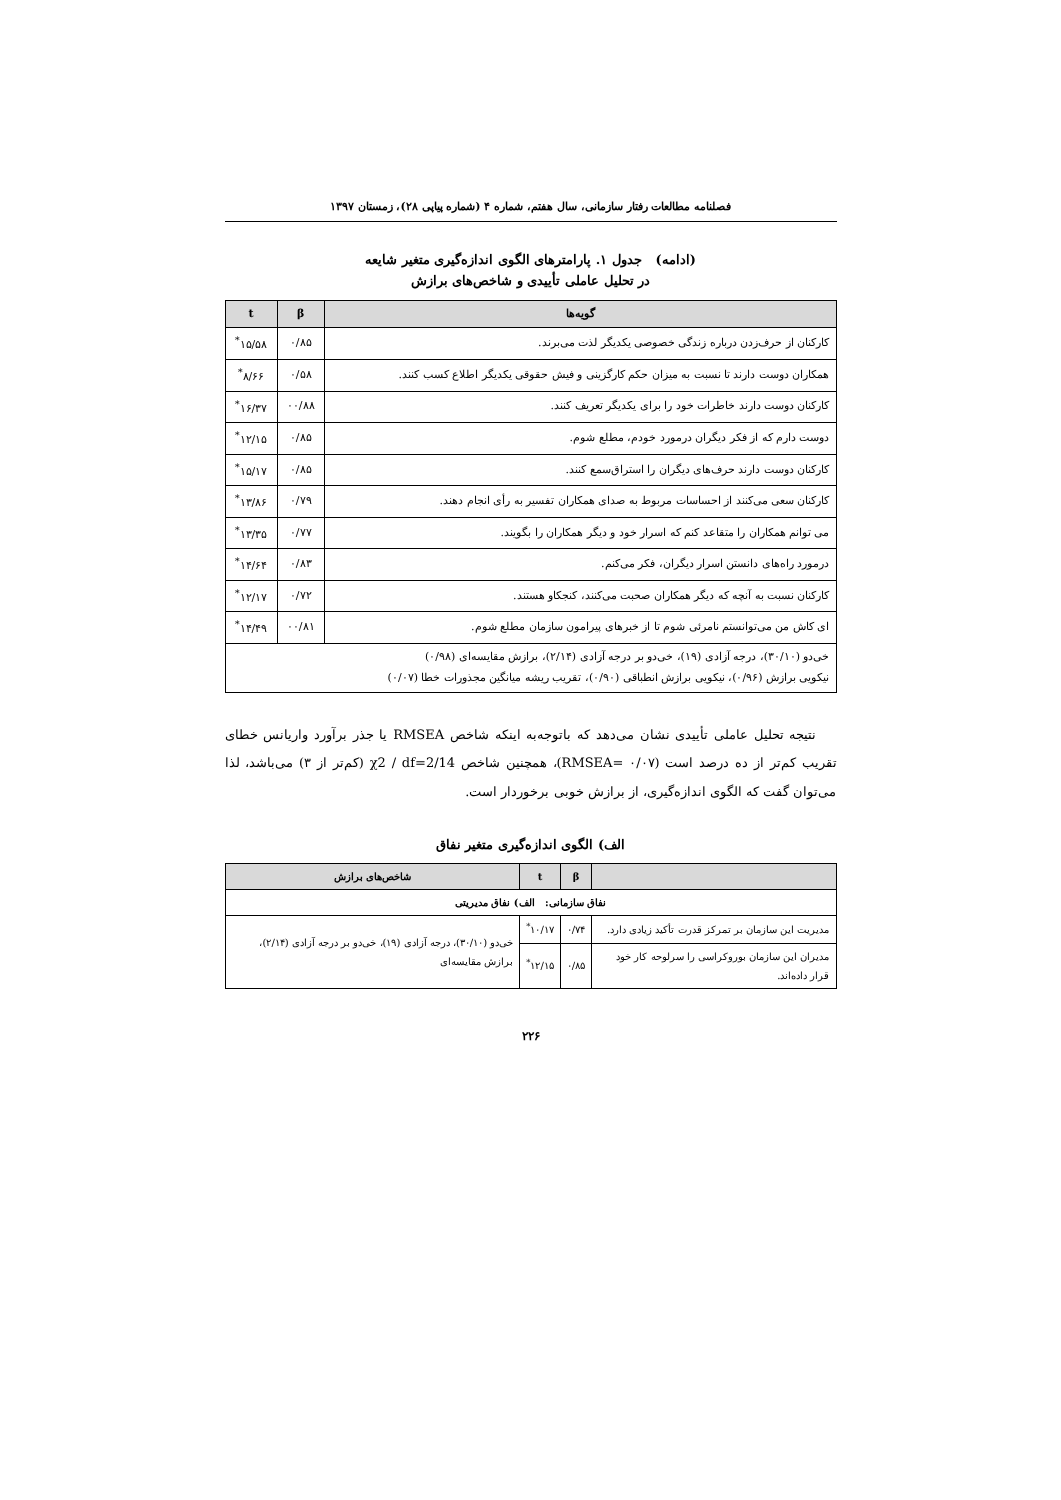فصلنامه مطالعات رفتار سازمانی، سال هفتم، شماره ۴ (شماره پیاپی ۲۸)، زمستان ۱۳۹۷
(ادامه) جدول ۱. پارامترهای الگوی اندازه‌گیری متغیر شایعه
در تحلیل عاملی تأییدی و شاخص‌های برازش
| گویه‌ها | β | t |
| --- | --- | --- |
| کارکنان از حرف‌زدن درباره زندگی خصوصی یکدیگر لذت می‌برند. | ۰/۸۵ | ۱۵/۵۸<sup>*</sup> |
| همکاران دوست دارند تا نسبت به میزان حکم کارگزینی و فیش حقوقی یکدیگر اطلاع کسب کنند. | ۰/۵۸ | ۸/۶۶<sup>*</sup> |
| کارکنان دوست دارند خاطرات خود را برای یکدیگر تعریف کنند. | ۰۰/۸۸ | ۱۶/۳۷<sup>*</sup> |
| دوست دارم که از فکر دیگران درمورد خودم، مطلع شوم. | ۰/۸۵ | ۱۲/۱۵<sup>*</sup> |
| کارکنان دوست دارند حرف‌های دیگران را استراق‌سمع کنند. | ۰/۸۵ | ۱۵/۱۷<sup>*</sup> |
| کارکنان سعی می‌کنند از احساسات مربوط به صدای همکاران تفسیر به رأی انجام دهند. | ۰/۷۹ | ۱۳/۸۶<sup>*</sup> |
| می توانم همکاران را متقاعد کنم که اسرار خود و دیگر همکاران را بگویند. | ۰/۷۷ | ۱۳/۳۵<sup>*</sup> |
| درمورد راه‌های دانستن اسرار دیگران، فکر می‌کنم. | ۰/۸۳ | ۱۴/۶۴<sup>*</sup> |
| کارکنان نسبت به آنچه که دیگر همکاران صحبت می‌کنند، کنجکاو هستند. | ۰/۷۲ | ۱۲/۱۷<sup>*</sup> |
| ای کاش من می‌توانستم نامرئی شوم تا از خبرهای پیرامون سازمان مطلع شوم. | ۰۰/۸۱ | ۱۴/۴۹<sup>*</sup> |
| خی‌دو (۳۰/۱۰)، درجه آزادی (۱۹)، خی‌دو بر درجه آزادی (۲/۱۴)، برازش مقایسه‌ای (۰/۹۸) نیکویی برازش (۰/۹۶)، نیکویی برازش انطباقی (۰/۹۰)، تقریب ریشه میانگین مجذورات خطا (۰/۰۷) | | |
نتیجه تحلیل عاملی تأییدی نشان می‌دهد که باتوجه‌به اینکه شاخص RMSEA یا جذر برآورد واریانس خطای تقریب کم‌تر از ده درصد است (RMSEA= ۰/۰۷)، همچنین شاخص χ2 / df=2/14 (کم‌تر از ۳) می‌باشد، لذا می‌توان گفت که الگوی اندازه‌گیری، از برازش خوبی برخوردار است.
الف) الگوی اندازه‌گیری متغیر نفاق
| | β | t | شاخص‌های برازش |
| --- | --- | --- | --- |
| نفاق سازمانی: الف) نفاق مدیریتی | | | |
| مدیریت این سازمان بر تمرکز قدرت تأکید زیادی دارد. | ۰/۷۴ | ۱۰/۱۷<sup>*</sup> | خی‌دو (۳۰/۱۰)، درجه آزادی (۱۹)، خی‌دو بر درجه آزادی (۲/۱۴)، برازش مقایسه‌ای |
| مدیران این سازمان بوروکراسی را سرلوحه کار خود قرار داده‌اند. | ۰/۸۵ | ۱۲/۱۵<sup>*</sup> | |
۲۲۶